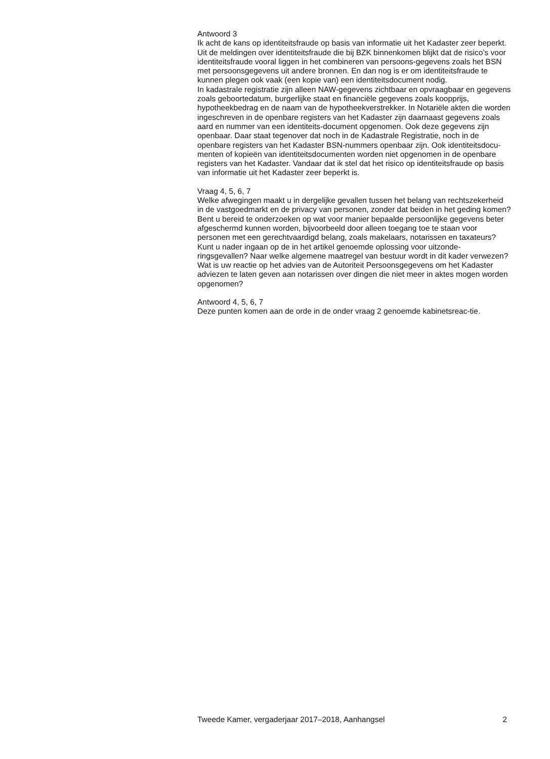Antwoord 3
Ik acht de kans op identiteitsfraude op basis van informatie uit het Kadaster zeer beperkt.
Uit de meldingen over identiteitsfraude die bij BZK binnenkomen blijkt dat de risico’s voor identiteitsfraude vooral liggen in het combineren van persoons-gegevens zoals het BSN met persoonsgegevens uit andere bronnen. En dan nog is er om identiteitsfraude te kunnen plegen ook vaak (een kopie van) een identiteitsdocument nodig.
In kadastrale registratie zijn alleen NAW-gegevens zichtbaar en opvraagbaar en gegevens zoals geboortedatum, burgerlijke staat en financiële gegevens zoals koopprijs, hypotheekbedrag en de naam van de hypotheekverstrekker. In Notariële akten die worden ingeschreven in de openbare registers van het Kadaster zijn daarnaast gegevens zoals aard en nummer van een identiteits-document opgenomen. Ook deze gegevens zijn openbaar. Daar staat tegenover dat noch in de Kadastrale Registratie, noch in de openbare registers van het Kadaster BSN-nummers openbaar zijn. Ook identiteitsdocu-menten of kopieën van identiteitsdocumenten worden niet opgenomen in de openbare registers van het Kadaster. Vandaar dat ik stel dat het risico op identiteitsfraude op basis van informatie uit het Kadaster zeer beperkt is.
Vraag 4, 5, 6, 7
Welke afwegingen maakt u in dergelijke gevallen tussen het belang van rechtszekerheid in de vastgoedmarkt en de privacy van personen, zonder dat beiden in het geding komen?
Bent u bereid te onderzoeken op wat voor manier bepaalde persoonlijke gegevens beter afgeschermd kunnen worden, bijvoorbeeld door alleen toegang toe te staan voor personen met een gerechtvaardigd belang, zoals makelaars, notarissen en taxateurs?
Kunt u nader ingaan op de in het artikel genoemde oplossing voor uitzonde-ringsgevallen? Naar welke algemene maatregel van bestuur wordt in dit kader verwezen?
Wat is uw reactie op het advies van de Autoriteit Persoonsgegevens om het Kadaster adviezen te laten geven aan notarissen over dingen die niet meer in aktes mogen worden opgenomen?
Antwoord 4, 5, 6, 7
Deze punten komen aan de orde in de onder vraag 2 genoemde kabinetsreac-tie.
Tweede Kamer, vergaderjaar 2017–2018, Aanhangsel 2